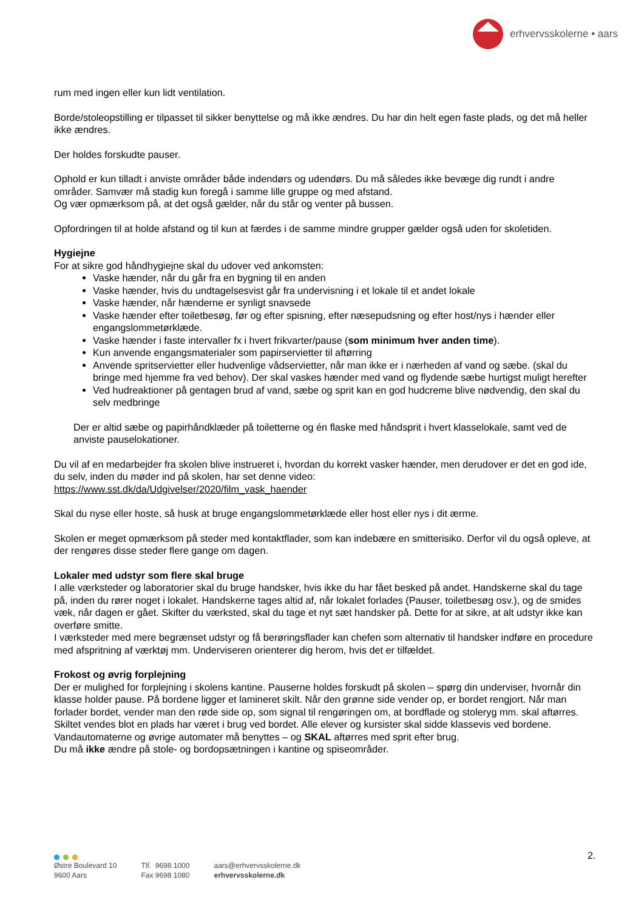erhvervsskolerne • aars
rum med ingen eller kun lidt ventilation.
Borde/stoleopstilling er tilpasset til sikker benyttelse og må ikke ændres. Du har din helt egen faste plads, og det må heller ikke ændres.
Der holdes forskudte pauser.
Ophold er kun tilladt i anviste områder både indendørs og udendørs. Du må således ikke bevæge dig rundt i andre områder. Samvær må stadig kun foregå i samme lille gruppe og med afstand.
Og vær opmærksom på, at det også gælder, når du står og venter på bussen.
Opfordringen til at holde afstand og til kun at færdes i de samme mindre grupper gælder også uden for skoletiden.
Hygiejne
For at sikre god håndhygiejne skal du udover ved ankomsten:
Vaske hænder, når du går fra en bygning til en anden
Vaske hænder, hvis du undtagelsesvist går fra undervisning i et lokale til et andet lokale
Vaske hænder, når hænderne er synligt snavsede
Vaske hænder efter toiletbesøg, før og efter spisning, efter næsepudsning og efter host/nys i hænder eller engangslommetørklæde.
Vaske hænder i faste intervaller fx i hvert frikvarter/pause (som minimum hver anden time).
Kun anvende engangsmaterialer som papirservietter til aftørring
Anvende spritservietter eller hudvenlige vådservietter, når man ikke er i nærheden af vand og sæbe. (skal du bringe med hjemme fra ved behov). Der skal vaskes hænder med vand og flydende sæbe hurtigst muligt herefter
Ved hudreaktioner på gentagen brud af vand, sæbe og sprit kan en god hudcreme blive nødvendig, den skal du selv medbringe
Der er altid sæbe og papirhåndklæder på toiletterne og én flaske med håndsprit i hvert klasselokale, samt ved de anviste pauselokationer.
Du vil af en medarbejder fra skolen blive instrueret i, hvordan du korrekt vasker hænder, men derudover er det en god ide, du selv, inden du møder ind på skolen, har set denne video:
https://www.sst.dk/da/Udgivelser/2020/film_vask_haender
Skal du nyse eller hoste, så husk at bruge engangslommetørklæde eller host eller nys i dit ærme.
Skolen er meget opmærksom på steder med kontaktflader, som kan indebære en smitterisiko. Derfor vil du også opleve, at der rengøres disse steder flere gange om dagen.
Lokaler med udstyr som flere skal bruge
I alle værksteder og laboratorier skal du bruge handsker, hvis ikke du har fået besked på andet. Handskerne skal du tage på, inden du rører noget i lokalet. Handskerne tages altid af, når lokalet forlades (Pauser, toiletbesøg osv.), og de smides væk, når dagen er gået. Skifter du værksted, skal du tage et nyt sæt handsker på. Dette for at sikre, at alt udstyr ikke kan overføre smitte.
I værksteder med mere begrænset udstyr og få berøringsflader kan chefen som alternativ til handsker indføre en procedure med afspritning af værktøj mm. Underviseren orienterer dig herom, hvis det er tilfældet.
Frokost og øvrig forplejning
Der er mulighed for forplejning i skolens kantine. Pauserne holdes forskudt på skolen – spørg din underviser, hvornår din klasse holder pause. På bordene ligger et lamineret skilt. Når den grønne side vender op, er bordet rengjort. Når man forlader bordet, vender man den røde side op, som signal til rengøringen om, at bordflade og stoleryg mm. skal aftørres. Skiltet vendes blot en plads har været i brug ved bordet. Alle elever og kursister skal sidde klassevis ved bordene.
Vandautomaterne og øvrige automater må benyttes – og SKAL aftørres med sprit efter brug.
Du må ikke ændre på stole- og bordopsætningen i kantine og spiseområder.
2.
Østre Boulevard 10
9600 Aars
Tlf. 9698 1000
Fax 9698 1080
aars@erhvervsskolerne.dk
erhvervsskolerne.dk